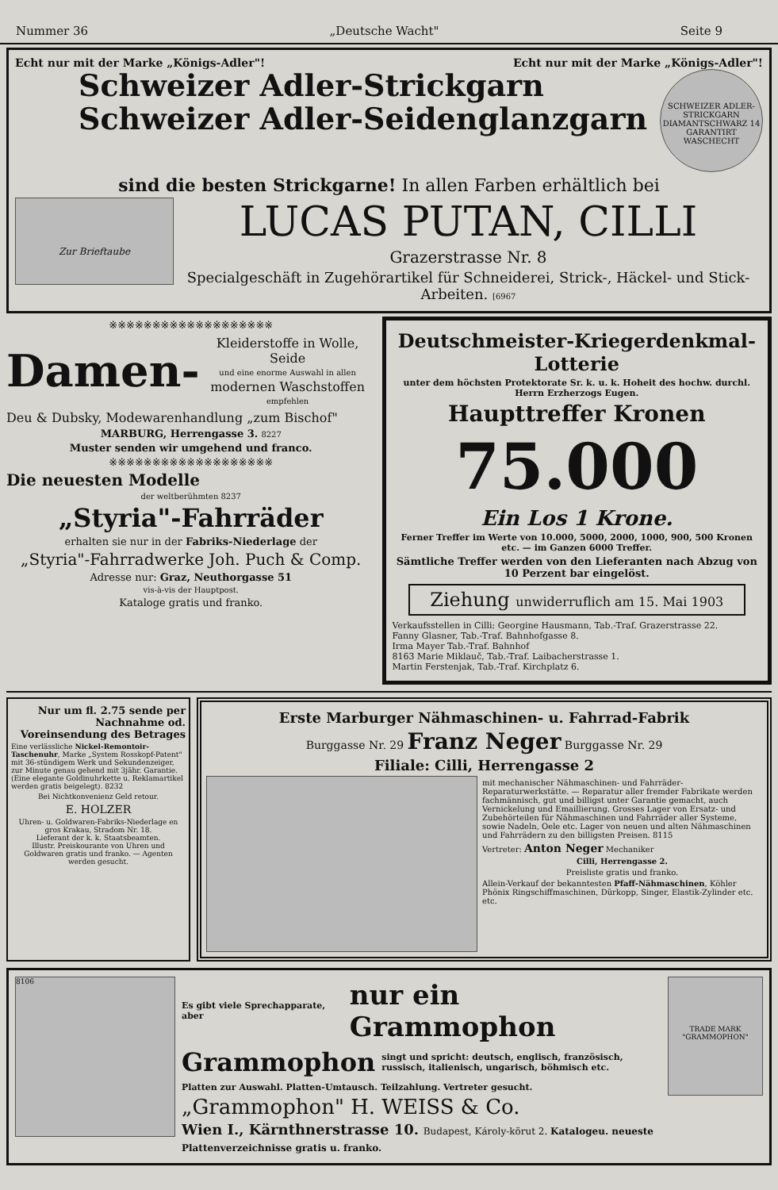Nummer 36 „Deutsche Wacht" Seite 9
Echt nur mit der Marke „Königs-Adler"! Echt nur mit der Marke „Königs-Adler"!
Schweizer Adler-Strickgarn
Schweizer Adler-Seidenglanzgarn
SCHWEIZER ADLER-STRICKGARN DIAMANTSCHWARZ 14 GARANTIRT WASCHECHT
sind die besten Strickgarne! In allen Farben erhältlich bei
Zur Brieftaube
LUCAS PUTAN, CILLI
Grazerstrasse Nr. 8
Specialgeschäft in Zugehörartikel für Schneiderei, Strick-, Häckel- und Stick-Arbeiten. [6967
※※※※※※※※※※※※※※※※※※※
Damen-
Kleiderstoffe in Wolle, Seide
und eine enorme Auswahl in allen
modernen Waschstoffen
empfehlen
Deu & Dubsky, Modewarenhandlung „zum Bischof"
MARBURG, Herrengasse 3. 8227
Muster senden wir umgehend und franco.
※※※※※※※※※※※※※※※※※※※
Die neuesten Modelle
der weltberühmten 8237
„Styria"-Fahrräder
erhalten sie nur in der Fabriks-Niederlage der
„Styria"-Fahrradwerke Joh. Puch & Comp.
Adresse nur: Graz, Neuthorgasse 51
vis-à-vis der Hauptpost.
Kataloge gratis und franko.
Deutschmeister-Kriegerdenkmal-Lotterie
unter dem höchsten Protektorate Sr. k. u. k. Hoheit des hochw. durchl. Herrn Erzherzogs Eugen.
Haupttreffer Kronen
75.000
Ein Los 1 Krone.
Ferner Treffer im Werte von 10.000, 5000, 2000, 1000, 900, 500 Kronen etc. — im Ganzen 6000 Treffer.
Sämtliche Treffer werden von den Lieferanten nach Abzug von 10 Perzent bar eingelöst.
Ziehung unwiderruflich am 15. Mai 1903
Verkaufsstellen in Cilli: Georgine Hausmann, Tab.-Traf. Grazerstrasse 22.
Fanny Glasner, Tab.-Traf. Bahnhofgasse 8.
Irma Mayer Tab.-Traf. Bahnhof
8163 Marie Miklauč, Tab.-Traf. Laibacherstrasse 1.
Martin Ferstenjak, Tab.-Traf. Kirchplatz 6.
Nur um fl. 2.75 sende per Nachnahme od. Voreinsendung des Betrages
Eine verlässliche Nickel-Remontoir-Taschenuhr, Marke „System Rosskopf-Patent" mit 36-stündigem Werk und Sekundenzeiger, zur Minute genau gehend mit 3jähr. Garantie. (Eine elegante Goldinuhrkette u. Reklamartikel werden gratis beigelegt). 8232
Bei Nichtkonvenienz Geld retour.
E. HOLZER
Uhren- u. Goldwaren-Fabriks-Niederlage en gros Krakau, Stradom Nr. 18.
Lieferant der k. k. Staatsbeamten.
Illustr. Preiskourante von Uhren und Goldwaren gratis und franko. — Agenten werden gesucht.
Erste Marburger Nähmaschinen- u. Fahrrad-Fabrik
Burggasse Nr. 29 Franz Neger Burggasse Nr. 29
Filiale: Cilli, Herrengasse 2
mit mechanischer Nähmaschinen- und Fahrräder-Reparaturwerkstätte. — Reparatur aller fremder Fabrikate werden fachmännisch, gut und billigst unter Garantie gemacht, auch Vernickelung und Emaillierung. Grosses Lager von Ersatz- und Zubehörteilen für Nähmaschinen und Fahrräder aller Systeme, sowie Nadeln, Oele etc. Lager von neuen und alten Nähmaschinen und Fahrrädern zu den billigsten Preisen. 8115
Vertreter: Anton Neger Mechaniker
Cilli, Herrengasse 2.
Preisliste gratis und franko.
Allein-Verkauf der bekanntesten Pfaff-Nähmaschinen, Köhler Phönix Ringschiffmaschinen, Dürkopp, Singer, Elastik-Zylinder etc. etc.
8106
Es gibt viele Sprechapparate, aber
nur ein Grammophon
Grammophon
singt und spricht: deutsch, englisch, französisch, russisch, italienisch, ungarisch, böhmisch etc.
Platten zur Auswahl. Platten-Umtausch. Teilzahlung. Vertreter gesucht.
„Grammophon" H. WEISS & Co.
Wien I., Kärnthnerstrasse 10. Budapest, Károly-körut 2. Katalogeu. neueste Plattenverzeichnisse gratis u. franko.
TRADE MARK "GRAMMOPHON"